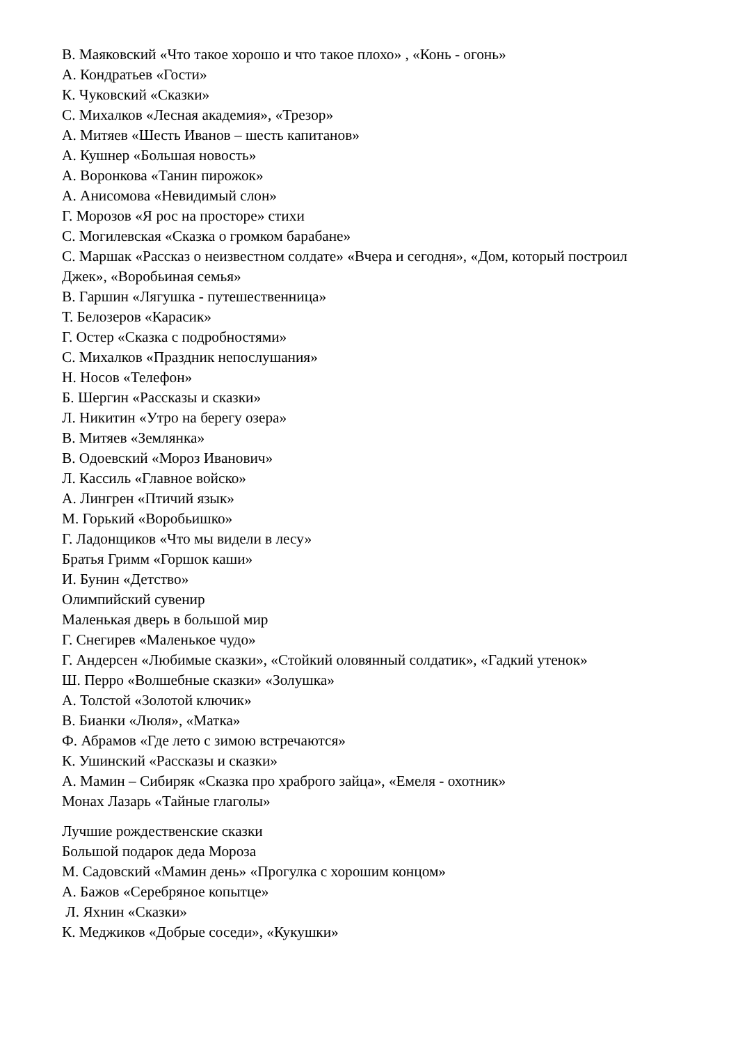В. Маяковский «Что такое хорошо и что такое плохо» , «Конь - огонь»
А. Кондратьев «Гости»
К. Чуковский «Сказки»
С. Михалков «Лесная академия», «Трезор»
А. Митяев «Шесть Иванов – шесть капитанов»
А. Кушнер «Большая новость»
А. Воронкова «Танин пирожок»
А. Анисомова «Невидимый слон»
Г. Морозов «Я рос на просторе» стихи
С. Могилевская «Сказка о громком барабане»
С. Маршак «Рассказ о неизвестном солдате» «Вчера и сегодня», «Дом, который построил Джек», «Воробьиная семья»
В. Гаршин «Лягушка - путешественница»
Т. Белозеров «Карасик»
Г. Остер «Сказка с подробностями»
С. Михалков «Праздник непослушания»
Н. Носов «Телефон»
Б. Шергин «Рассказы и сказки»
Л. Никитин «Утро на берегу озера»
В. Митяев «Землянка»
В. Одоевский «Мороз Иванович»
Л. Кассиль «Главное войско»
А. Лингрен «Птичий язык»
М. Горький «Воробьишко»
Г. Ладонщиков «Что мы видели в лесу»
Братья Гримм «Горшок каши»
И. Бунин «Детство»
Олимпийский сувенир
Маленькая дверь в большой мир
Г. Снегирев «Маленькое чудо»
Г. Андерсен «Любимые сказки», «Стойкий оловянный солдатик», «Гадкий утенок»
Ш. Перро «Волшебные сказки» «Золушка»
А. Толстой «Золотой ключик»
В. Бианки «Люля», «Матка»
Ф. Абрамов «Где лето с зимою встречаются»
К. Ушинский «Рассказы и сказки»
А. Мамин – Сибиряк «Сказка про храброго зайца», «Емеля - охотник»
Монах Лазарь «Тайные глаголы»
Лучшие рождественские сказки
Большой подарок деда Мороза
М. Садовский «Мамин день» «Прогулка с хорошим концом»
А. Бажов «Серебряное копытце»
Л. Яхнин «Сказки»
К. Меджиков «Добрые соседи», «Кукушки»